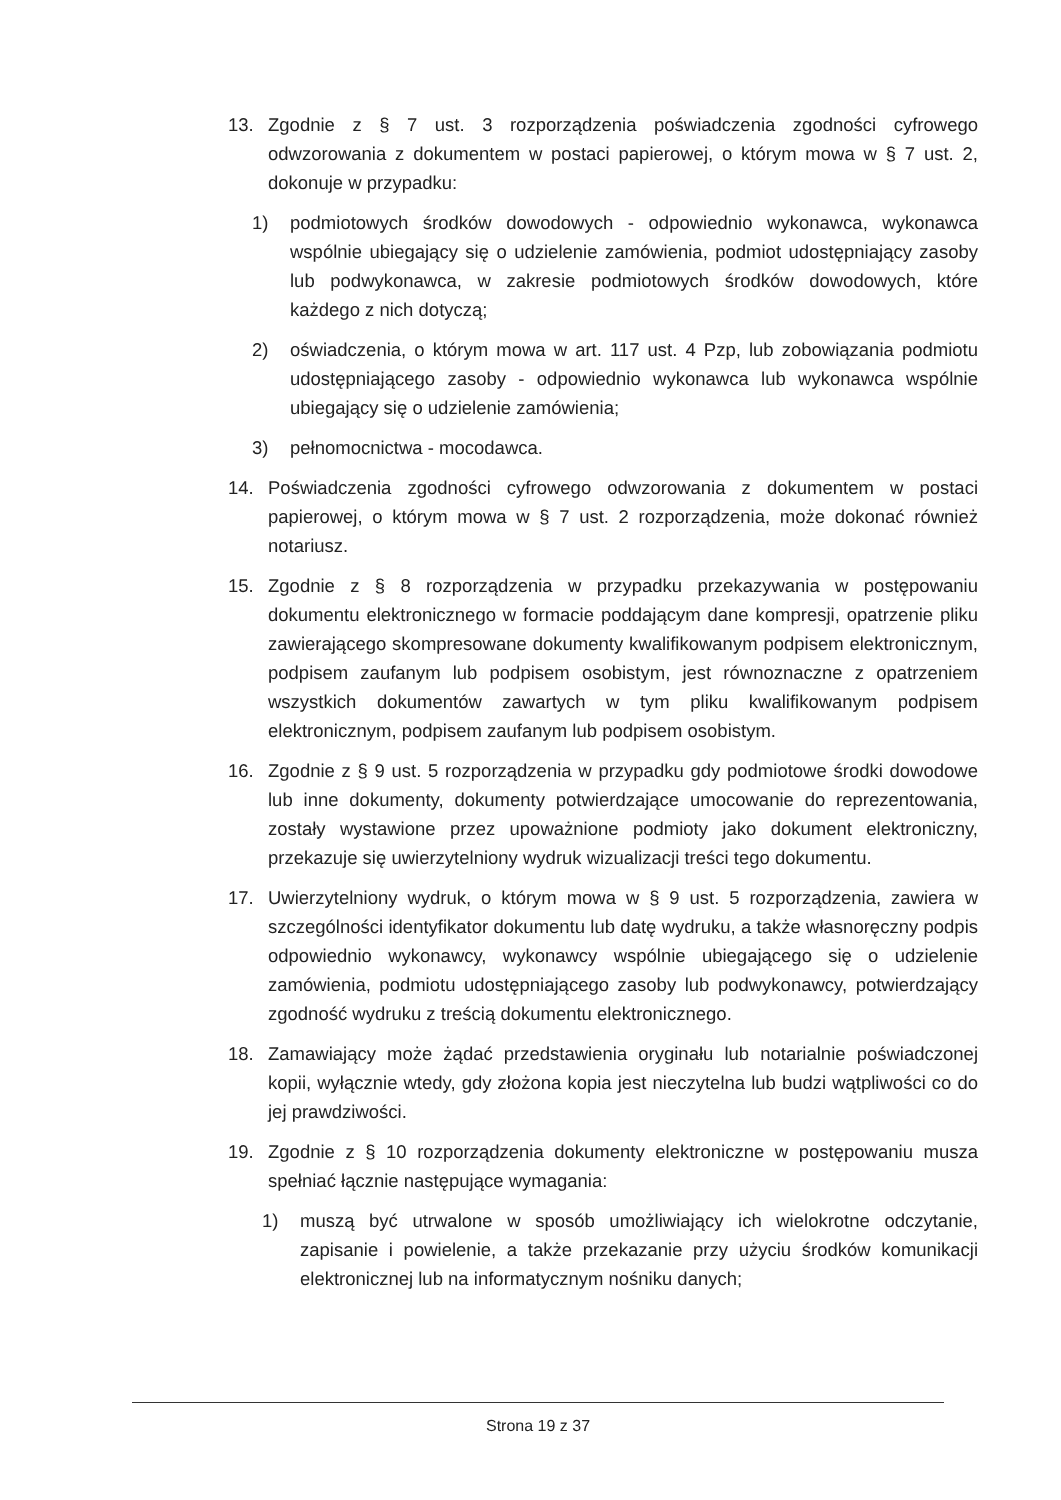13. Zgodnie z § 7 ust. 3 rozporządzenia poświadczenia zgodności cyfrowego odwzorowania z dokumentem w postaci papierowej, o którym mowa w § 7 ust. 2, dokonuje w przypadku:
1) podmiotowych środków dowodowych - odpowiednio wykonawca, wykonawca wspólnie ubiegający się o udzielenie zamówienia, podmiot udostępniający zasoby lub podwykonawca, w zakresie podmiotowych środków dowodowych, które każdego z nich dotyczą;
2) oświadczenia, o którym mowa w art. 117 ust. 4 Pzp, lub zobowiązania podmiotu udostępniającego zasoby - odpowiednio wykonawca lub wykonawca wspólnie ubiegający się o udzielenie zamówienia;
3) pełnomocnictwa - mocodawca.
14. Poświadczenia zgodności cyfrowego odwzorowania z dokumentem w postaci papierowej, o którym mowa w § 7 ust. 2 rozporządzenia, może dokonać również notariusz.
15. Zgodnie z § 8 rozporządzenia w przypadku przekazywania w postępowaniu dokumentu elektronicznego w formacie poddającym dane kompresji, opatrzenie pliku zawierającego skompresowane dokumenty kwalifikowanym podpisem elektronicznym, podpisem zaufanym lub podpisem osobistym, jest równoznaczne z opatrzeniem wszystkich dokumentów zawartych w tym pliku kwalifikowanym podpisem elektronicznym, podpisem zaufanym lub podpisem osobistym.
16. Zgodnie z § 9 ust. 5 rozporządzenia w przypadku gdy podmiotowe środki dowodowe lub inne dokumenty, dokumenty potwierdzające umocowanie do reprezentowania, zostały wystawione przez upoważnione podmioty jako dokument elektroniczny, przekazuje się uwierzytelniony wydruk wizualizacji treści tego dokumentu.
17. Uwierzytelniony wydruk, o którym mowa w § 9 ust. 5 rozporządzenia, zawiera w szczególności identyfikator dokumentu lub datę wydruku, a także własnoręczny podpis odpowiednio wykonawcy, wykonawcy wspólnie ubiegającego się o udzielenie zamówienia, podmiotu udostępniającego zasoby lub podwykonawcy, potwierdzający zgodność wydruku z treścią dokumentu elektronicznego.
18. Zamawiający może żądać przedstawienia oryginału lub notarialnie poświadczonej kopii, wyłącznie wtedy, gdy złożona kopia jest nieczytelna lub budzi wątpliwości co do jej prawdziwości.
19. Zgodnie z § 10 rozporządzenia dokumenty elektroniczne w postępowaniu musza spełniać łącznie następujące wymagania:
1) muszą być utrwalone w sposób umożliwiający ich wielokrotne odczytanie, zapisanie i powielenie, a także przekazanie przy użyciu środków komunikacji elektronicznej lub na informatycznym nośniku danych;
Strona 19 z 37